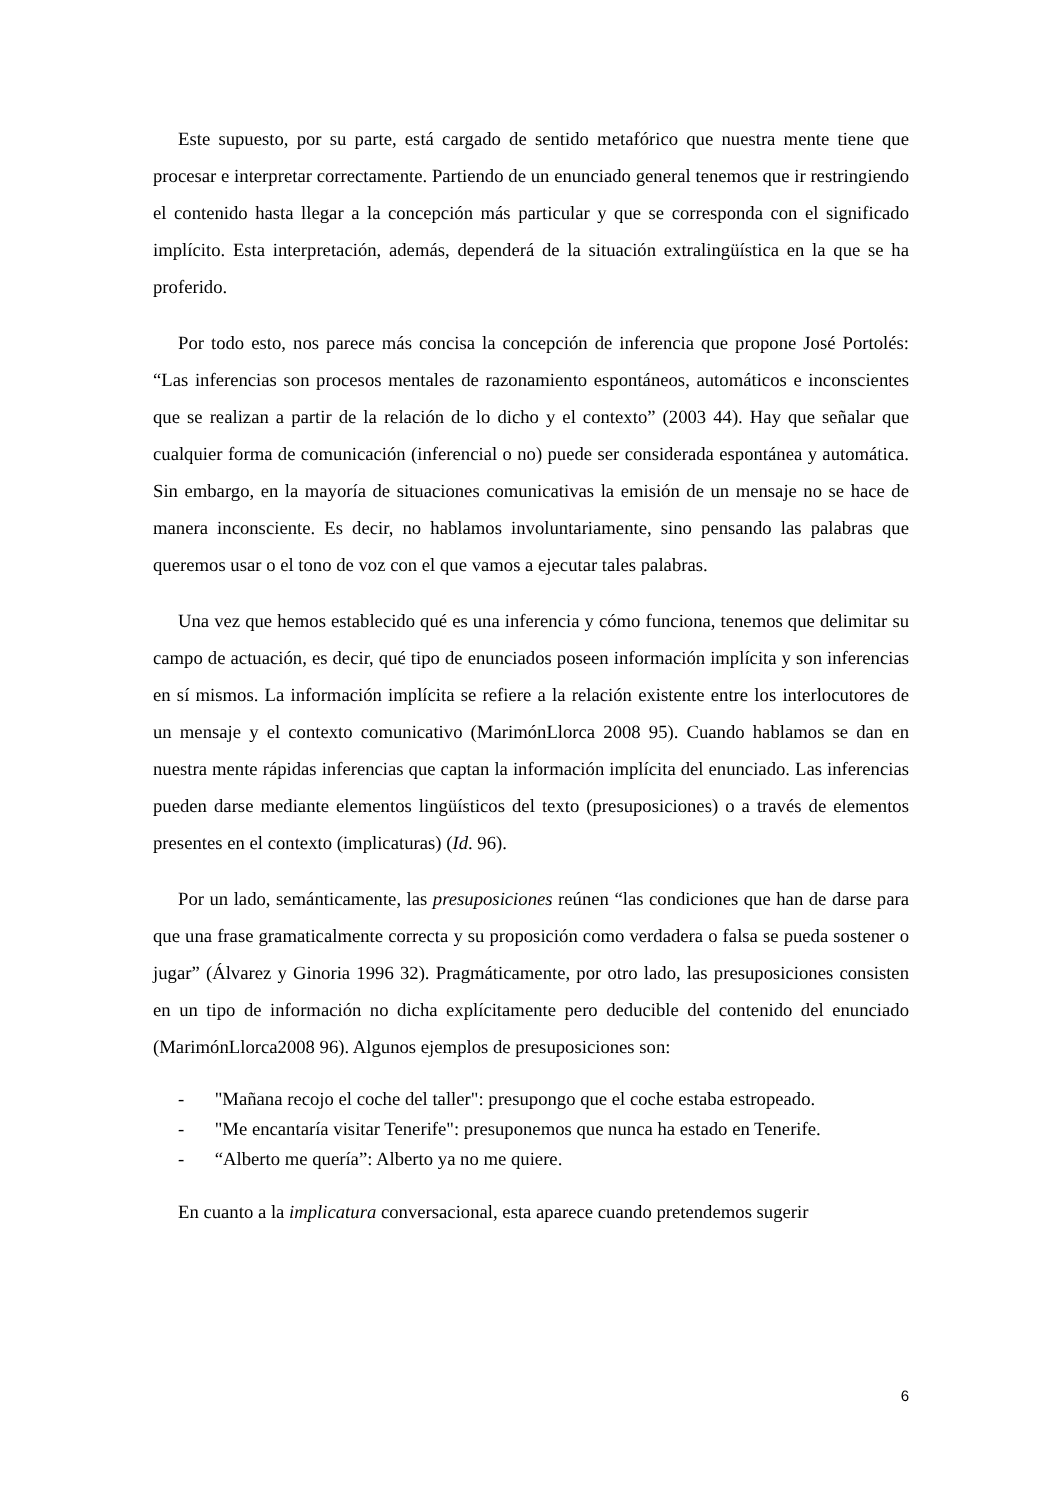Este supuesto, por su parte, está cargado de sentido metafórico que nuestra mente tiene que procesar e interpretar correctamente. Partiendo de un enunciado general tenemos que ir restringiendo el contenido hasta llegar a la concepción más particular y que se corresponda con el significado implícito. Esta interpretación, además, dependerá de la situación extralingüística en la que se ha proferido.
Por todo esto, nos parece más concisa la concepción de inferencia que propone José Portolés: “Las inferencias son procesos mentales de razonamiento espontáneos, automáticos e inconscientes que se realizan a partir de la relación de lo dicho y el contexto” (2003 44). Hay que señalar que cualquier forma de comunicación (inferencial o no) puede ser considerada espontánea y automática. Sin embargo, en la mayoría de situaciones comunicativas la emisión de un mensaje no se hace de manera inconsciente. Es decir, no hablamos involuntariamente, sino pensando las palabras que queremos usar o el tono de voz con el que vamos a ejecutar tales palabras.
Una vez que hemos establecido qué es una inferencia y cómo funciona, tenemos que delimitar su campo de actuación, es decir, qué tipo de enunciados poseen información implícita y son inferencias en sí mismos. La información implícita se refiere a la relación existente entre los interlocutores de un mensaje y el contexto comunicativo (MarimónLlorca 2008 95). Cuando hablamos se dan en nuestra mente rápidas inferencias que captan la información implícita del enunciado. Las inferencias pueden darse mediante elementos lingüísticos del texto (presuposiciones) o a través de elementos presentes en el contexto (implicaturas) (Id. 96).
Por un lado, semánticamente, las presuposiciones reúnen “las condiciones que han de darse para que una frase gramaticalmente correcta y su proposición como verdadera o falsa se pueda sostener o jugar” (Álvarez y Ginoria 1996 32). Pragmáticamente, por otro lado, las presuposiciones consisten en un tipo de información no dicha explícitamente pero deducible del contenido del enunciado (MarimónLlorca2008 96). Algunos ejemplos de presuposiciones son:
- "Mañana recojo el coche del taller": presupongo que el coche estaba estropeado.
- "Me encantaría visitar Tenerife": presuponemos que nunca ha estado en Tenerife.
- “Alberto me quería”: Alberto ya no me quiere.
En cuanto a la implicatura conversacional, esta aparece cuando pretendemos sugerir
6